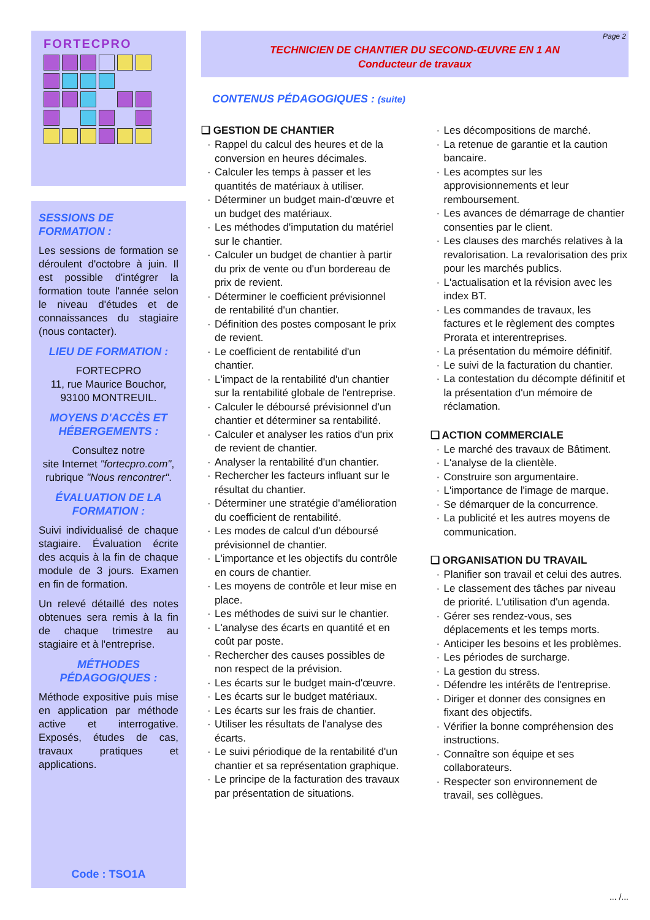FORTECPRO
SESSIONS DE FORMATION :
Les sessions de formation se déroulent d'octobre à juin. Il est possible d'intégrer la formation toute l'année selon le niveau d'études et de connaissances du stagiaire (nous contacter).
LIEU DE FORMATION :
FORTECPRO
11, rue Maurice Bouchor,
93100 MONTREUIL.
MOYENS D'ACCÈS ET HÉBERGEMENTS :
Consultez notre
site Internet "fortecpro.com",
rubrique "Nous rencontrer".
ÉVALUATION DE LA FORMATION :
Suivi individualisé de chaque stagiaire. Évaluation écrite des acquis à la fin de chaque module de 3 jours. Examen en fin de formation.
Un relevé détaillé des notes obtenues sera remis à la fin de chaque trimestre au stagiaire et à l'entreprise.
MÉTHODES PÉDAGOGIQUES :
Méthode expositive puis mise en application par méthode active et interrogative. Exposés, études de cas, travaux pratiques et applications.
Code : TSO1A
Page 2
TECHNICIEN DE CHANTIER DU SECOND-ŒUVRE EN 1 AN
Conducteur de travaux
CONTENUS PÉDAGOGIQUES : (suite)
❑ GESTION DE CHANTIER
Rappel du calcul des heures et de la conversion en heures décimales.
Calculer les temps à passer et les quantités de matériaux à utiliser.
Déterminer un budget main-d'œuvre et un budget des matériaux.
Les méthodes d'imputation du matériel sur le chantier.
Calculer un budget de chantier à partir du prix de vente ou d'un bordereau de prix de revient.
Déterminer le coefficient prévisionnel de rentabilité d'un chantier.
Définition des postes composant le prix de revient.
Le coefficient de rentabilité d'un chantier.
L'impact de la rentabilité d'un chantier sur la rentabilité globale de l'entreprise.
Calculer le déboursé prévisionnel d'un chantier et déterminer sa rentabilité.
Calculer et analyser les ratios d'un prix de revient de chantier.
Analyser la rentabilité d'un chantier.
Rechercher les facteurs influant sur le résultat du chantier.
Déterminer une stratégie d'amélioration du coefficient de rentabilité.
Les modes de calcul d'un déboursé prévisionnel de chantier.
L'importance et les objectifs du contrôle en cours de chantier.
Les moyens de contrôle et leur mise en place.
Les méthodes de suivi sur le chantier.
L'analyse des écarts en quantité et en coût par poste.
Rechercher des causes possibles de non respect de la prévision.
Les écarts sur le budget main-d'œuvre.
Les écarts sur le budget matériaux.
Les écarts sur les frais de chantier.
Utiliser les résultats de l'analyse des écarts.
Le suivi périodique de la rentabilité d'un chantier et sa représentation graphique.
Le principe de la facturation des travaux par présentation de situations.
Les décompositions de marché.
La retenue de garantie et la caution bancaire.
Les acomptes sur les approvisionnements et leur remboursement.
Les avances de démarrage de chantier consenties par le client.
Les clauses des marchés relatives à la revalorisation. La revalorisation des prix pour les marchés publics.
L'actualisation et la révision avec les index BT.
Les commandes de travaux, les factures et le règlement des comptes Prorata et interentreprises.
La présentation du mémoire définitif.
Le suivi de la facturation du chantier.
La contestation du décompte définitif et la présentation d'un mémoire de réclamation.
❑ ACTION COMMERCIALE
Le marché des travaux de Bâtiment.
L'analyse de la clientèle.
Construire son argumentaire.
L'importance de l'image de marque.
Se démarquer de la concurrence.
La publicité et les autres moyens de communication.
❑ ORGANISATION DU TRAVAIL
Planifier son travail et celui des autres.
Le classement des tâches par niveau de priorité. L'utilisation d'un agenda.
Gérer ses rendez-vous, ses déplacements et les temps morts.
Anticiper les besoins et les problèmes.
Les périodes de surcharge.
La gestion du stress.
Défendre les intérêts de l'entreprise.
Diriger et donner des consignes en fixant des objectifs.
Vérifier la bonne compréhension des instructions.
Connaître son équipe et ses collaborateurs.
Respecter son environnement de travail, ses collègues.
... /...